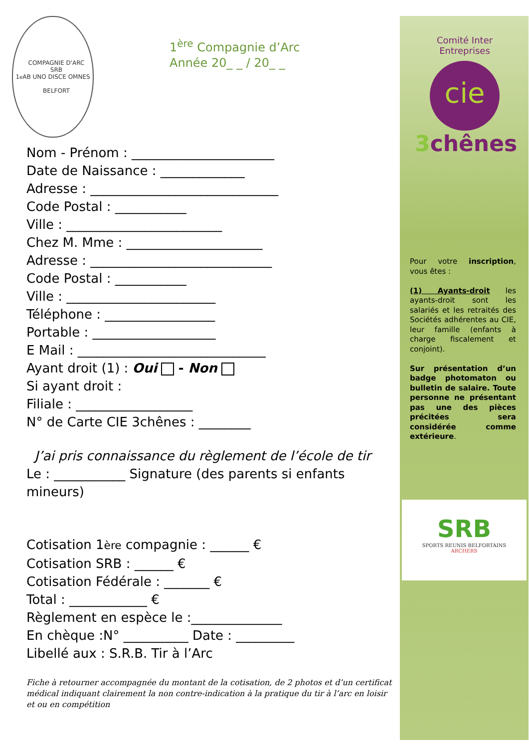1<sup>e</sup> COMPAGNIE D'ARC
SRB
AB UNO DISCE OMNES
BELFORT
1<sup>ère</sup> Compagnie d’Arc
Année 20_ _ / 20_ _
Nom - Prénom : ______________________
Date de Naissance : _____________
Adresse : _____________________________
Code Postal : ___________
Ville : ________________________
Chez M. Mme : _____________________
Adresse : ____________________________
Code Postal : ___________
Ville : _______________________
Téléphone : _________________
Portable : ___________________
E Mail : _____________________________
Ayant droit (1) : Oui - Non
Si ayant droit :
Filiale : __________________
N° de Carte CIE 3chênes : ________
J’ai pris connaissance du règlement de l’école de tir
Le : ___________ Signature (des parents si enfants mineurs)
Cotisation 1ère compagnie : ______ €
Cotisation SRB : ______ €
Cotisation Fédérale : _______ €
Total : ____________ €
Règlement en espèce le :______________
En chèque :N° __________ Date : _________
Libellé aux : S.R.B. Tir à l’Arc
Fiche à retourner accompagnée du montant de la cotisation, de 2 photos et d’un certificat médical indiquant clairement la non contre-indication à la pratique du tir à l’arc en loisir et ou en compétition
Comité Inter Entreprises
cie
3chênes
Pour votre inscription, vous êtes :
(1) Ayants-droit les ayants-droit sont les salariés et les retraités des Sociétés adhérentes au CIE, leur famille (enfants à charge fiscalement et conjoint).
Sur présentation d’un badge photomaton ou bulletin de salaire. Toute personne ne présentant pas une des pièces précitées sera considérée comme extérieure.
SRB
SPORTS REUNIS BELFORTAINS
ARCHERS